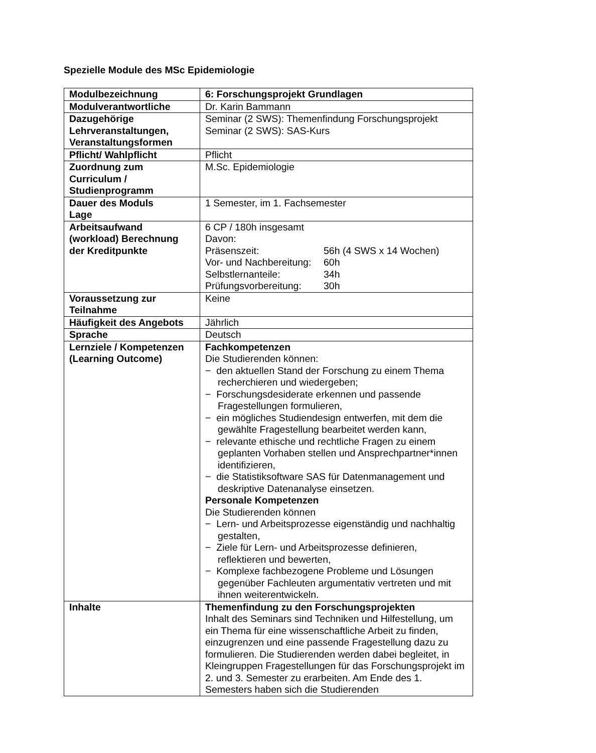Spezielle Module des MSc Epidemiologie
| Modulbezeichnung | 6: Forschungsprojekt Grundlagen |
| Modulverantwortliche | Dr. Karin Bammann |
| Dazugehörige Lehrveranstaltungen, Veranstaltungsformen | Seminar (2 SWS): Themenfindung Forschungsprojekt Seminar (2 SWS): SAS-Kurs |
| Pflicht/ Wahlpflicht | Pflicht |
| Zuordnung zum Curriculum / Studienprogramm | M.Sc. Epidemiologie |
| Dauer des Moduls Lage | 1 Semester, im 1. Fachsemester |
| Arbeitsaufwand (workload) Berechnung der Kreditpunkte | 6 CP / 180h insgesamt Davon: / Präsenszeit: / 56h (4 SWS x 14 Wochen) / / Vor- und Nachbereitung: / 60h / / Selbstlernanteile: / 34h / / Prüfungsvorbereitung: / 30h / |
| Voraussetzung zur Teilnahme | Keine |
| Häufigkeit des Angebots | Jährlich |
| Sprache | Deutsch |
| Lernziele / Kompetenzen (Learning Outcome) | Fachkompetenzen Die Studierenden können: − den aktuellen Stand der Forschung zu einem Thema recherchieren und wiedergeben; − Forschungsdesiderate erkennen und passende Fragestellungen formulieren, − ein mögliches Studiendesign entwerfen, mit dem die gewählte Fragestellung bearbeitet werden kann, − relevante ethische und rechtliche Fragen zu einem geplanten Vorhaben stellen und Ansprechpartner*innen identifizieren, − die Statistiksoftware SAS für Datenmanagement und deskriptive Datenanalyse einsetzen. Personale Kompetenzen Die Studierenden können − Lern- und Arbeitsprozesse eigenständig und nachhaltig gestalten, − Ziele für Lern- und Arbeitsprozesse definieren, reflektieren und bewerten, − Komplexe fachbezogene Probleme und Lösungen gegenüber Fachleuten argumentativ vertreten und mit ihnen weiterentwickeln. |
| Inhalte | Themenfindung zu den Forschungsprojekten Inhalt des Seminars sind Techniken und Hilfestellung, um ein Thema für eine wissenschaftliche Arbeit zu finden, einzugrenzen und eine passende Fragestellung dazu zu formulieren. Die Studierenden werden dabei begleitet, in Kleingruppen Fragestellungen für das Forschungsprojekt im 2. und 3. Semester zu erarbeiten. Am Ende des 1. Semesters haben sich die Studierenden |